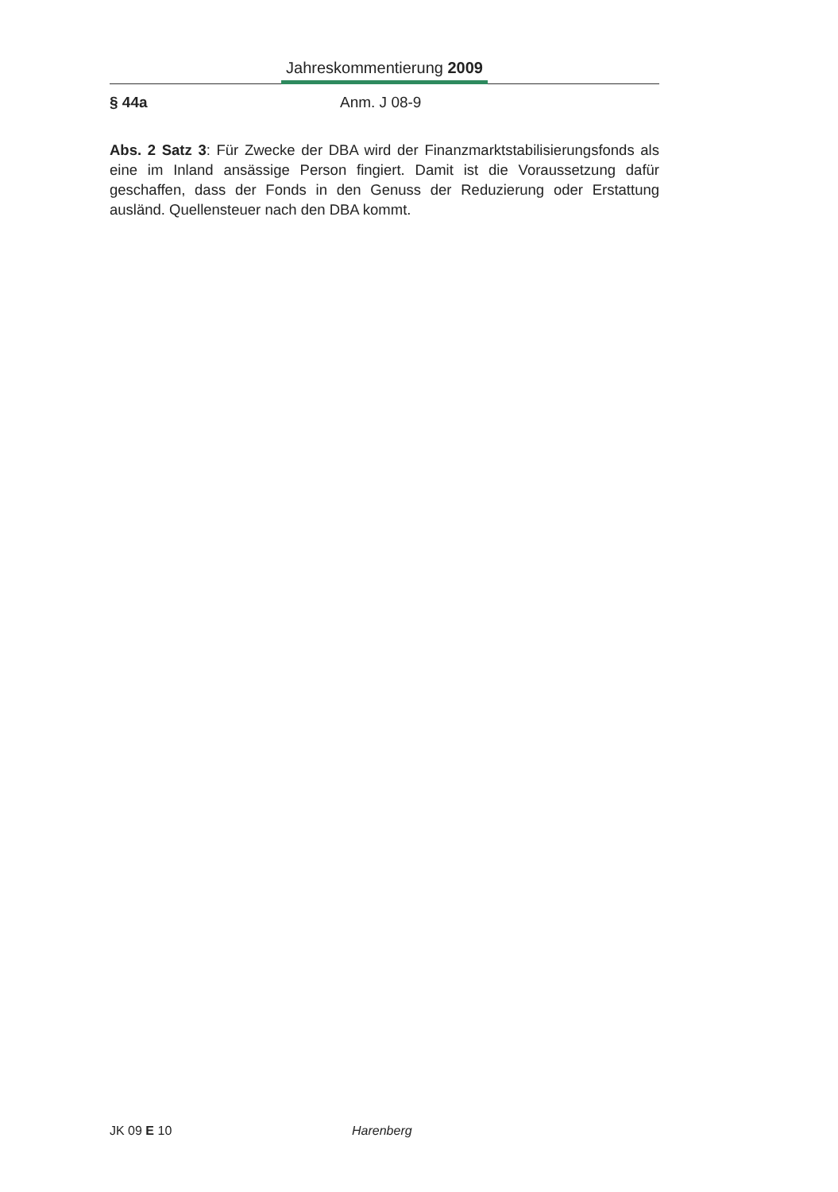Jahreskommentierung 2009
§ 44a Anm. J 08-9
Abs. 2 Satz 3: Für Zwecke der DBA wird der Finanzmarktstabilisierungsfonds als eine im Inland ansässige Person fingiert. Damit ist die Voraussetzung dafür geschaffen, dass der Fonds in den Genuss der Reduzierung oder Erstattung ausländ. Quellensteuer nach den DBA kommt.
JK 09 E 10 Harenberg